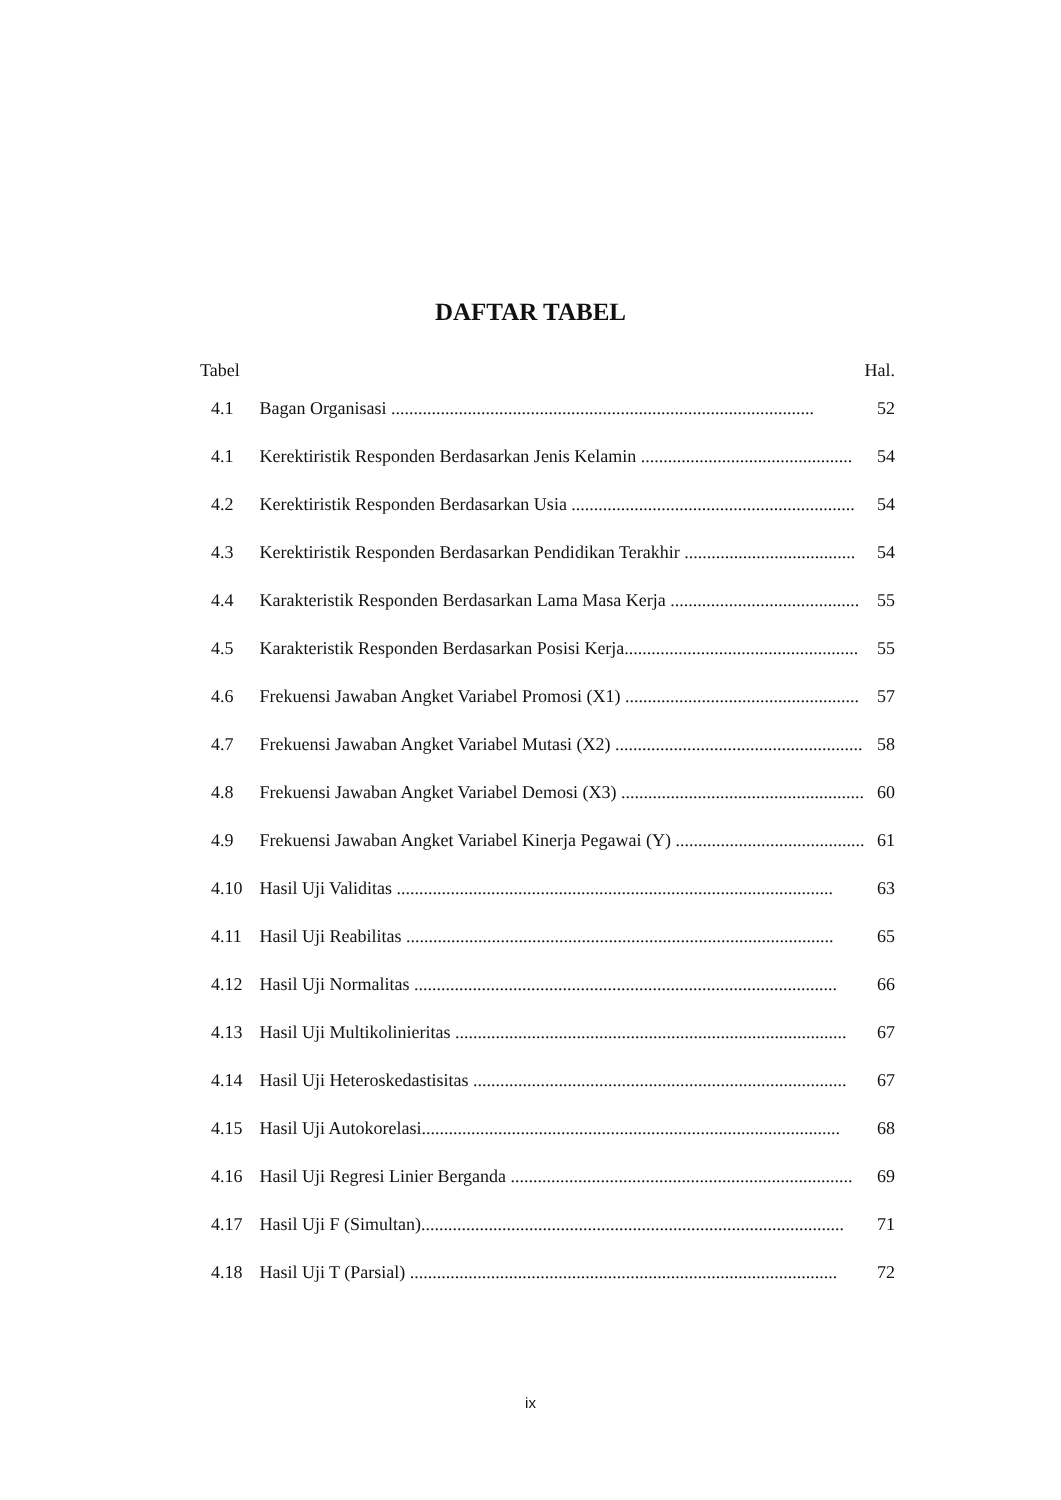DAFTAR TABEL
| Tabel | | Hal. |
| 4.1 | Bagan Organisasi .............................................................................................. | 52 |
| 4.1 | Kerektiristik Responden Berdasarkan Jenis Kelamin ............................................... | 54 |
| 4.2 | Kerektiristik Responden Berdasarkan Usia ............................................................... | 54 |
| 4.3 | Kerektiristik Responden Berdasarkan Pendidikan Terakhir ...................................... | 54 |
| 4.4 | Karakteristik Responden Berdasarkan Lama Masa Kerja .......................................... | 55 |
| 4.5 | Karakteristik Responden Berdasarkan Posisi Kerja.................................................... | 55 |
| 4.6 | Frekuensi Jawaban Angket Variabel Promosi (X1) .................................................... | 57 |
| 4.7 | Frekuensi Jawaban Angket Variabel Mutasi (X2) ....................................................... | 58 |
| 4.8 | Frekuensi Jawaban Angket Variabel Demosi (X3) ...................................................... | 60 |
| 4.9 | Frekuensi Jawaban Angket Variabel Kinerja Pegawai (Y) .......................................... | 61 |
| 4.10 | Hasil Uji Validitas ................................................................................................. | 63 |
| 4.11 | Hasil Uji Reabilitas ............................................................................................... | 65 |
| 4.12 | Hasil Uji Normalitas .............................................................................................. | 66 |
| 4.13 | Hasil Uji Multikolinieritas ....................................................................................... | 67 |
| 4.14 | Hasil Uji Heteroskedastisitas ................................................................................... | 67 |
| 4.15 | Hasil Uji Autokorelasi............................................................................................. | 68 |
| 4.16 | Hasil Uji Regresi Linier Berganda ............................................................................ | 69 |
| 4.17 | Hasil Uji F (Simultan).............................................................................................. | 71 |
| 4.18 | Hasil Uji T (Parsial) ............................................................................................... | 72 |
ix